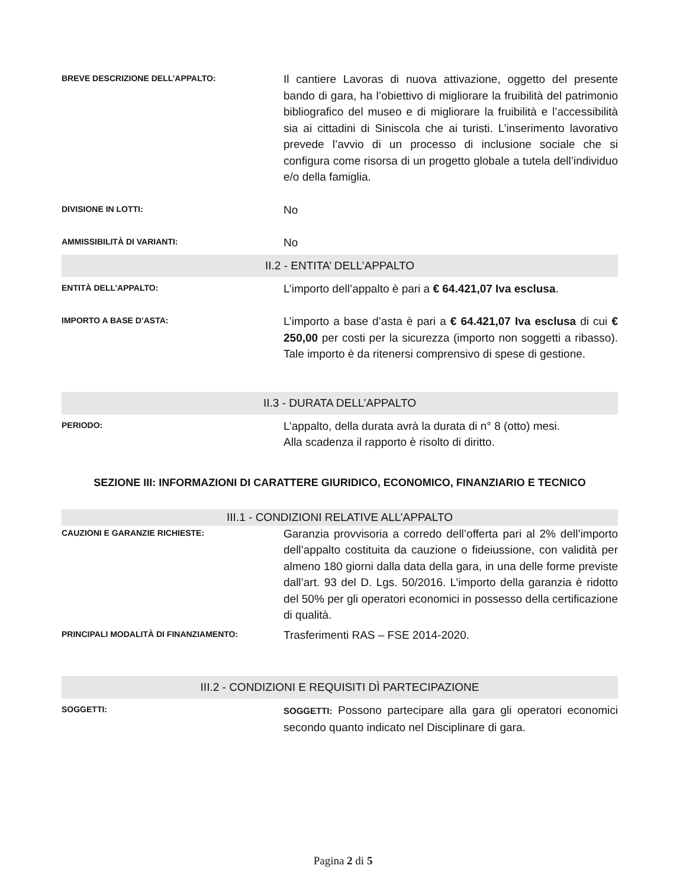BREVE DESCRIZIONE DELL’APPALTO:
Il cantiere Lavoras di nuova attivazione, oggetto del presente bando di gara, ha l’obiettivo di migliorare la fruibilità del patrimonio bibliografico del museo e di migliorare la fruibilità e l’accessibilità sia ai cittadini di Siniscola che ai turisti. L’inserimento lavorativo prevede l’avvio di un processo di inclusione sociale che si configura come risorsa di un progetto globale a tutela dell’individuo e/o della famiglia.
DIVISIONE IN LOTTI:
No
AMMISSIBILITÀ DI VARIANTI:
No
II.2 - ENTITA’ DELL’APPALTO
ENTITÀ DELL’APPALTO:
L’importo dell’appalto è pari a € 64.421,07 Iva esclusa.
IMPORTO A BASE D’ASTA:
L’importo a base d’asta è pari a € 64.421,07 Iva esclusa di cui € 250,00 per costi per la sicurezza (importo non soggetti a ribasso). Tale importo è da ritenersi comprensivo di spese di gestione.
II.3 - DURATA DELL’APPALTO
PERIODO:
L’appalto, della durata avrà la durata di n° 8 (otto) mesi.
Alla scadenza il rapporto è risolto di diritto.
SEZIONE III: INFORMAZIONI DI CARATTERE GIURIDICO, ECONOMICO, FINANZIARIO E TECNICO
III.1 - CONDIZIONI RELATIVE ALL’APPALTO
CAUZIONI E GARANZIE RICHIESTE:
Garanzia provvisoria a corredo dell’offerta pari al 2% dell’importo dell’appalto costituita da cauzione o fideiussione, con validità per almeno 180 giorni dalla data della gara, in una delle forme previste dall’art. 93 del D. Lgs. 50/2016. L’importo della garanzia è ridotto del 50% per gli operatori economici in possesso della certificazione di qualità.
PRINCIPALI MODALITÀ DI FINANZIAMENTO:
Trasferimenti RAS – FSE 2014-2020.
III.2 - CONDIZIONI E REQUISITI DÌ PARTECIPAZIONE
SOGGETTI:
SOGGETTI: Possono partecipare alla gara gli operatori economici secondo quanto indicato nel Disciplinare di gara.
Pagina 2 di 5